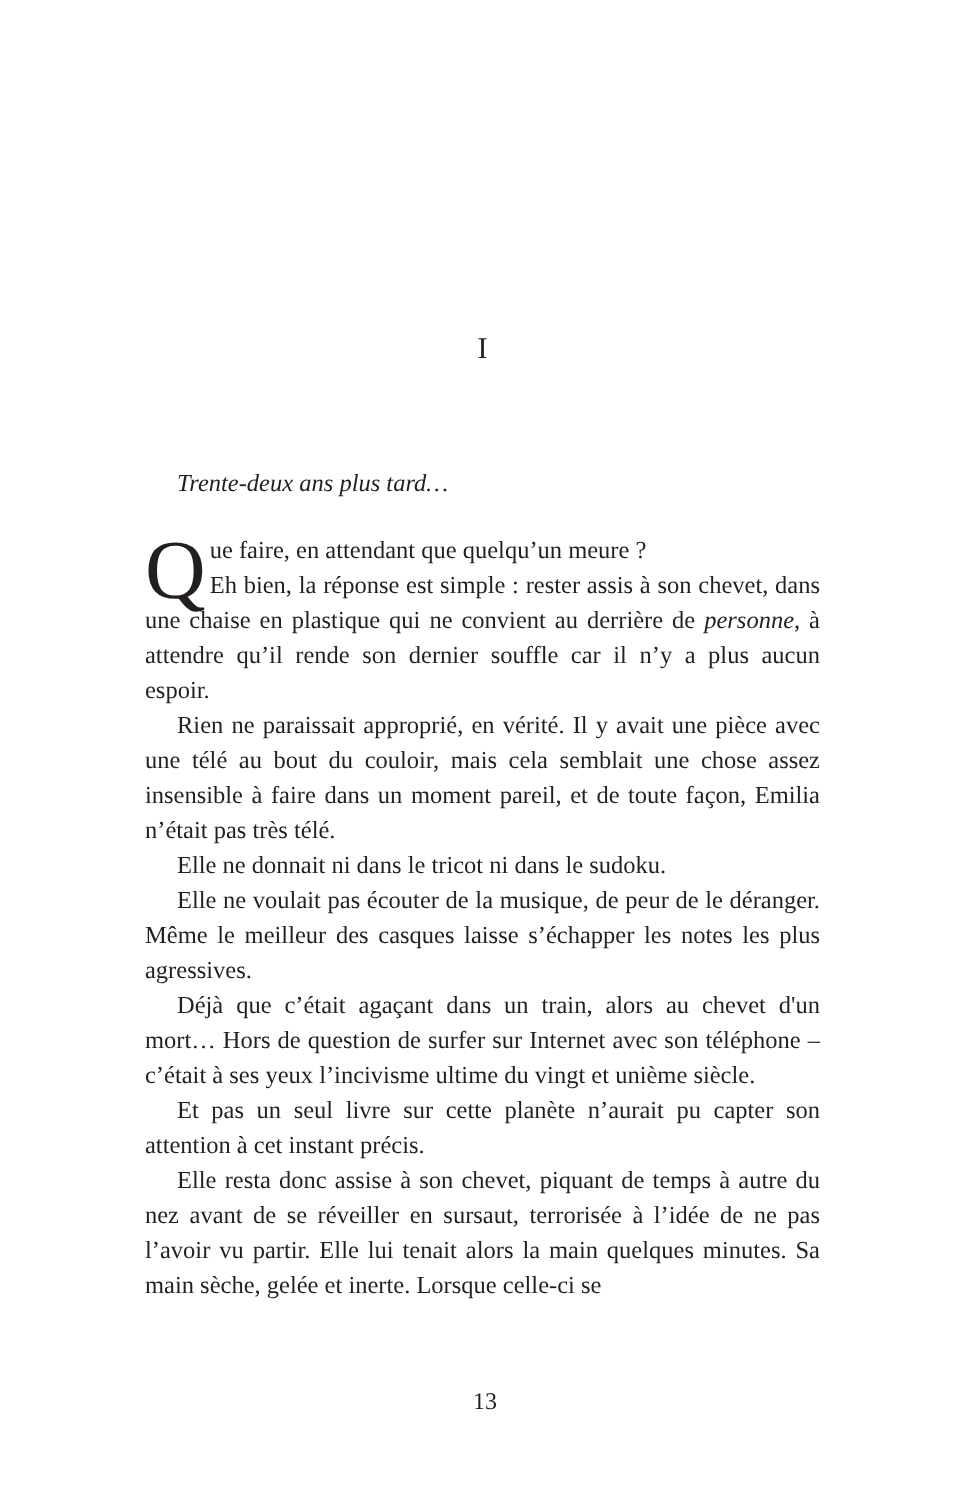I
Trente-deux ans plus tard…
Que faire, en attendant que quelqu’un meure ?
Eh bien, la réponse est simple : rester assis à son chevet, dans une chaise en plastique qui ne convient au derrière de personne, à attendre qu’il rende son dernier souffle car il n’y a plus aucun espoir.
Rien ne paraissait approprié, en vérité. Il y avait une pièce avec une télé au bout du couloir, mais cela semblait une chose assez insensible à faire dans un moment pareil, et de toute façon, Emilia n’était pas très télé.
Elle ne donnait ni dans le tricot ni dans le sudoku.
Elle ne voulait pas écouter de la musique, de peur de le déranger. Même le meilleur des casques laisse s’échapper les notes les plus agressives.
Déjà que c’était agaçant dans un train, alors au chevet d'un mort… Hors de question de surfer sur Internet avec son téléphone – c’était à ses yeux l’incivisme ultime du vingt et unième siècle.
Et pas un seul livre sur cette planète n’aurait pu capter son attention à cet instant précis.
Elle resta donc assise à son chevet, piquant de temps à autre du nez avant de se réveiller en sursaut, terrorisée à l’idée de ne pas l’avoir vu partir. Elle lui tenait alors la main quelques minutes. Sa main sèche, gelée et inerte. Lorsque celle-ci se
13